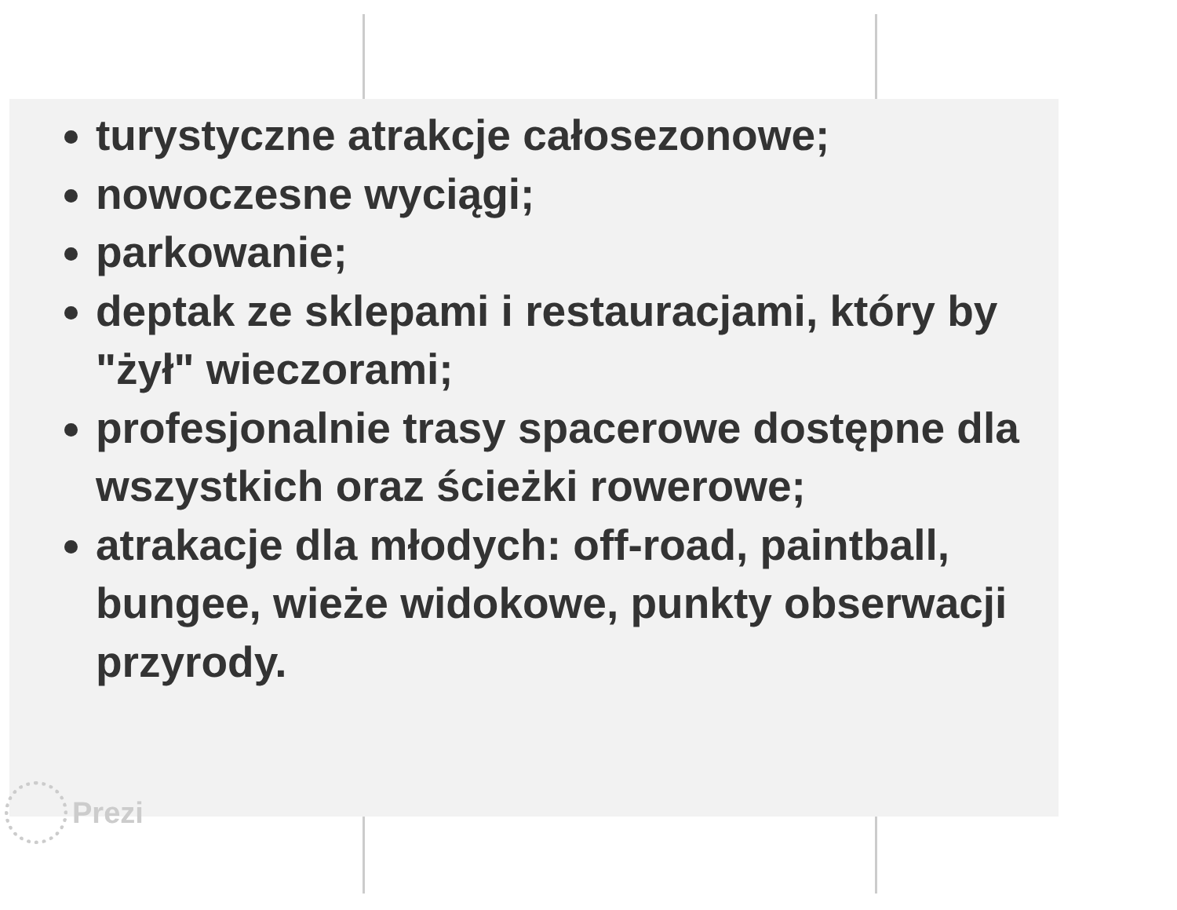turystyczne atrakcje całosezonowe;
nowoczesne wyciągi;
parkowanie;
deptak ze sklepami i restauracjami, który by "żył" wieczorami;
profesjonalnie trasy spacerowe dostępne dla wszystkich oraz ścieżki rowerowe;
atrakacje dla młodych: off-road, paintball, bungee, wieże widokowe, punkty obserwacji przyrody.
Prezi